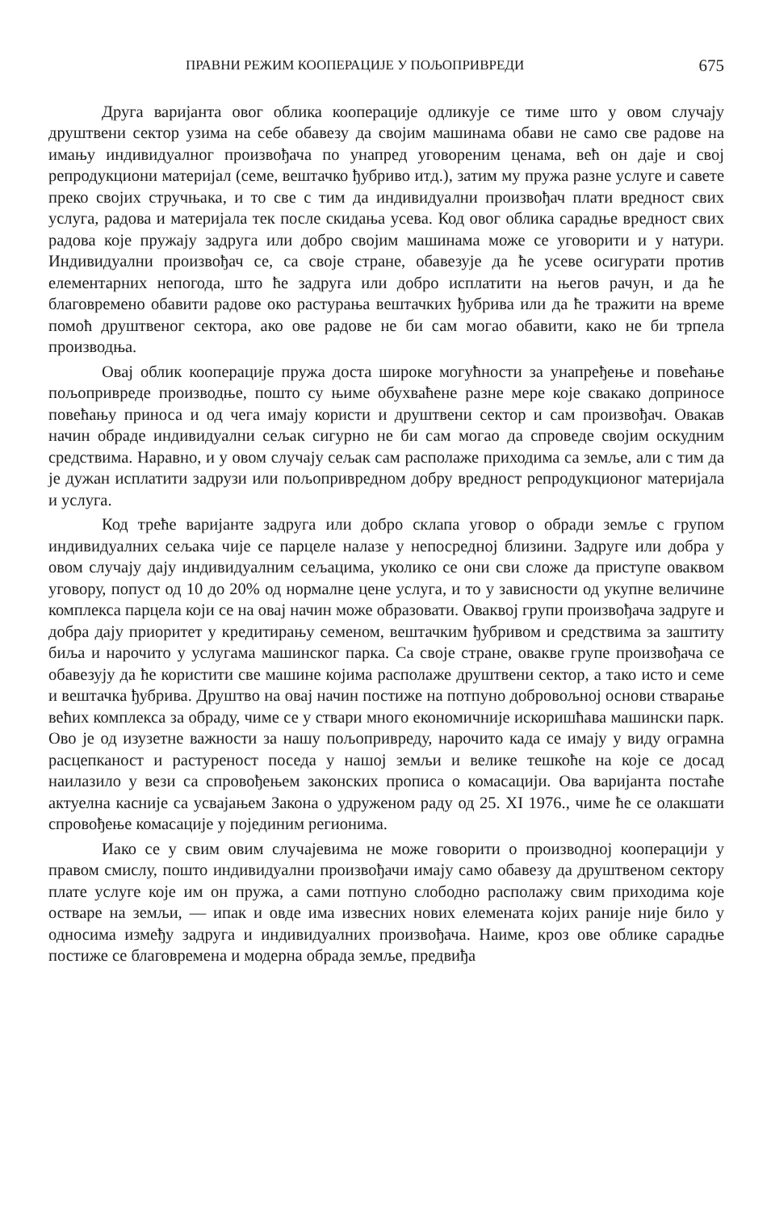ПРАВНИ РЕЖИМ КООПЕРАЦИЈЕ У ПОЉОПРИВРЕДИ 675
Друга варијанта овог облика кооперације одликује се тиме што у овом случају друштвени сектор узима на себе обавезу да својим машинама обави не само све радове на имању индивидуалног произвођача по унапред уговореним ценама, већ он даје и свој репродукциони материјал (семе, вештачко ђубриво итд.), затим му пружа разне услуге и савете преко својих стручњака, и то све с тим да индивидуални произвођач плати вредност свих услуга, радова и материјала тек после скидања усева. Код овог облика сарадње вредност свих радова које пружају задруга или добро својим машинама може се уговорити и у натури. Индивидуални произвођач се, са своје стране, обавезује да ће усеве осигурати против елементарних непогода, што ће задруга или добро исплатити на његов рачун, и да ће благовремено обавити радове око растурања вештачких ђубрива или да ће тражити на време помоћ друштвеног сектора, ако ове радове не би сам могао обавити, како не би трпела производња.
Овај облик кооперације пружа доста широке могућности за унапређење и повећање пољопривреде производње, пошто су њиме обухваћене разне мере које свакако доприносе повећању приноса и од чега имају користи и друштвени сектор и сам произвођач. Овакав начин обраде индивидуални сељак сигурно не би сам могао да спроведе својим оскудним средствима. Наравно, и у овом случају сељак сам располаже приходима са земље, али с тим да је дужан исплатити задрузи или пољопривредном добру вредност репродукционог материјала и услуга.
Код треће варијанте задруга или добро склапа уговор о обради земље с групом индивидуалних сељака чије се парцеле налазе у непосредној близини. Задруге или добра у овом случају дају индивидуалним сељацима, уколико се они сви сложе да приступе оваквом уговору, попуст од 10 до 20% од нормалне цене услуга, и то у зависности од укупне величине комплекса парцела који се на овај начин може образовати. Оваквој групи произвођача задруге и добра дају приоритет у кредитирању семеном, вештачким ђубривом и средствима за заштиту биља и нарочито у услугама машинског парка. Са своје стране, овакве групе произвођача се обавезују да ће користити све машине којима располаже друштвени сектор, а тако исто и семе и вештачка ђубрива. Друштво на овај начин постиже на потпуно добровољној основи стварање већих комплекса за обраду, чиме се у ствари много економичније искоришћава машински парк. Ово је од изузетне важности за нашу пољопривреду, нарочито када се имају у виду огрaмна расцепканост и растуреност поседа у нашој земљи и велике тешкоће на које се досад наилазило у вези са спровођењем законских прописа о комасацији. Ова варијанта постаће актуелна касније са усвајањем Закона о удруженом раду од 25. XI 1976., чиме ће се олакшати спровођење комасације у појединим регионима.
Иако се у свим овим случајевима не може говорити о производној кооперацији у правом смислу, пошто индивидуални произвођачи имају само обавезу да друштвеном сектору плате услуге које им он пружа, а сами потпуно слободно располажу свим приходима које остваре на земљи, — ипак и овде има извесних нових елемената којих раније није било у односима између задруга и индивидуалних произвођача. Наиме, кроз ове облике сарадње постиже се благовремена и модерна обрада земље, предвиђа